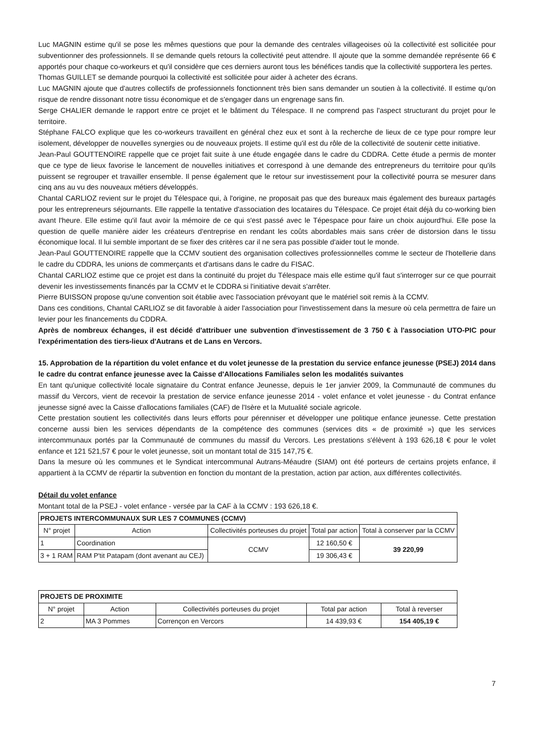Luc MAGNIN estime qu'il se pose les mêmes questions que pour la demande des centrales villageoises où la collectivité est sollicitée pour subventionner des professionnels. Il se demande quels retours la collectivité peut attendre. Il ajoute que la somme demandée représente 66 € apportés pour chaque co-workeurs et qu'il considère que ces derniers auront tous les bénéfices tandis que la collectivité supportera les pertes.
Thomas GUILLET se demande pourquoi la collectivité est sollicitée pour aider à acheter des écrans.
Luc MAGNIN ajoute que d'autres collectifs de professionnels fonctionnent très bien sans demander un soutien à la collectivité. Il estime qu'on risque de rendre dissonant notre tissu économique et de s'engager dans un engrenage sans fin.
Serge CHALIER demande le rapport entre ce projet et le bâtiment du Télespace. Il ne comprend pas l'aspect structurant du projet pour le territoire.
Stéphane FALCO explique que les co-workeurs travaillent en général chez eux et sont à la recherche de lieux de ce type pour rompre leur isolement, développer de nouvelles synergies ou de nouveaux projets. Il estime qu'il est du rôle de la collectivité de soutenir cette initiative.
Jean-Paul GOUTTENOIRE rappelle que ce projet fait suite à une étude engagée dans le cadre du CDDRA. Cette étude a permis de monter que ce type de lieux favorise le lancement de nouvelles initiatives et correspond à une demande des entrepreneurs du territoire pour qu'ils puissent se regrouper et travailler ensemble. Il pense également que le retour sur investissement pour la collectivité pourra se mesurer dans cinq ans au vu des nouveaux métiers développés.
Chantal CARLIOZ revient sur le projet du Télespace qui, à l'origine, ne proposait pas que des bureaux mais également des bureaux partagés pour les entrepreneurs séjournants. Elle rappelle la tentative d'association des locataires du Télespace. Ce projet était déjà du co-working bien avant l'heure. Elle estime qu'il faut avoir la mémoire de ce qui s'est passé avec le Tépespace pour faire un choix aujourd'hui. Elle pose la question de quelle manière aider les créateurs d'entreprise en rendant les coûts abordables mais sans créer de distorsion dans le tissu économique local. Il lui semble important de se fixer des critères car il ne sera pas possible d'aider tout le monde.
Jean-Paul GOUTTENOIRE rappelle que la CCMV soutient des organisation collectives professionnelles comme le secteur de l'hotellerie dans le cadre du CDDRA, les unions de commerçants et d'artisans dans le cadre du FISAC.
Chantal CARLIOZ estime que ce projet est dans la continuité du projet du Télespace mais elle estime qu'il faut s'interroger sur ce que pourrait devenir les investissements financés par la CCMV et le CDDRA si l'initiative devait s'arrêter.
Pierre BUISSON propose qu'une convention soit établie avec l'association prévoyant que le matériel soit remis à la CCMV.
Dans ces conditions, Chantal CARLIOZ se dit favorable à aider l'association pour l'investissement dans la mesure où cela permettra de faire un levier pour les financements du CDDRA.
Après de nombreux échanges, il est décidé d'attribuer une subvention d'investissement de 3 750 € à l'association UTO-PIC pour l'expérimentation des tiers-lieux d'Autrans et de Lans en Vercors.
15. Approbation de la répartition du volet enfance et du volet jeunesse de la prestation du service enfance jeunesse (PSEJ) 2014 dans le cadre du contrat enfance jeunesse avec la Caisse d'Allocations Familiales selon les modalités suivantes
En tant qu'unique collectivité locale signataire du Contrat enfance Jeunesse, depuis le 1er janvier 2009, la Communauté de communes du massif du Vercors, vient de recevoir la prestation de service enfance jeunesse 2014 - volet enfance et volet jeunesse - du Contrat enfance jeunesse signé avec la Caisse d'allocations familiales (CAF) de l'Isère et la Mutualité sociale agricole.
Cette prestation soutient les collectivités dans leurs efforts pour pérenniser et développer une politique enfance jeunesse. Cette prestation concerne aussi bien les services dépendants de la compétence des communes (services dits « de proximité ») que les services intercommunaux portés par la Communauté de communes du massif du Vercors. Les prestations s'élèvent à 193 626,18 € pour le volet enfance et 121 521,57 € pour le volet jeunesse, soit un montant total de 315 147,75 €.
Dans la mesure où les communes et le Syndicat intercommunal Autrans-Méaudre (SIAM) ont été porteurs de certains projets enfance, il appartient à la CCMV de répartir la subvention en fonction du montant de la prestation, action par action, aux différentes collectivités.
Détail du volet enfance
Montant total de la PSEJ - volet enfance - versée par la CAF à la CCMV : 193 626,18 €.
| PROJETS INTERCOMMUNAUX SUR LES 7 COMMUNES (CCMV) | | | | |
| --- | --- | --- | --- | --- |
| N° projet | Action | Collectivités porteuses du projet | Total par action | Total à conserver par la CCMV |
| 1 | Coordination | CCMV | 12 160,50 € | 39 220,99 |
| 3 + 1 RAM | RAM P'tit Patapam (dont avenant au CEJ) | | 19 306,43 € | |
| PROJETS DE PROXIMITE | | | | |
| --- | --- | --- | --- | --- |
| N° projet | Action | Collectivités porteuses du projet | Total par action | Total à reverser |
| 2 | MA 3 Pommes | Corrençon en Vercors | 14 439,93 € | 154 405,19 € |
7